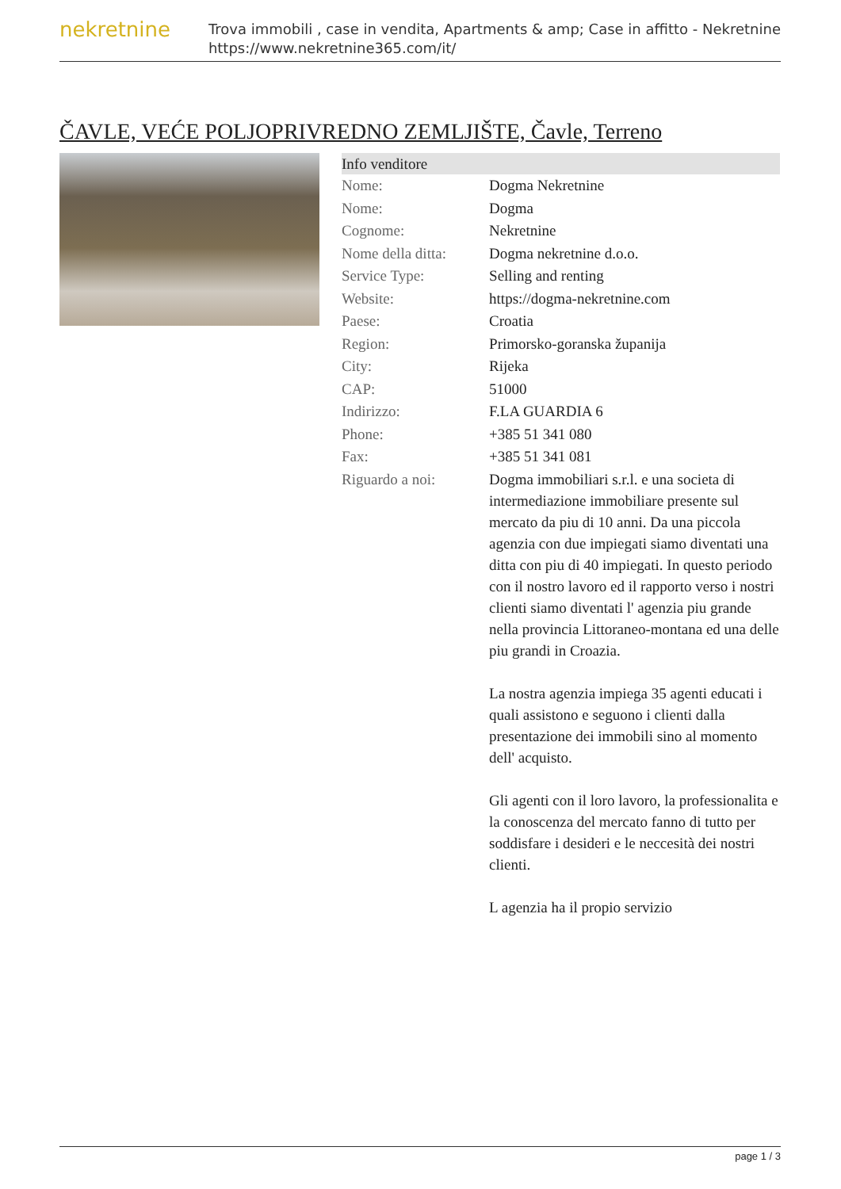nekretnine
Trova immobili , case in vendita, Apartments & amp; Case in affitto - Nekretnine
https://www.nekretnine365.com/it/
ČAVLE, VEĆE POLJOPRIVREDNO ZEMLJIŠTE, Čavle, Terreno
| Info venditore | |
| --- | --- |
| Nome: | Dogma Nekretnine |
| Nome: | Dogma |
| Cognome: | Nekretnine |
| Nome della ditta: | Dogma nekretnine d.o.o. |
| Service Type: | Selling and renting |
| Website: | https://dogma-nekretnine.com |
| Paese: | Croatia |
| Region: | Primorsko-goranska županija |
| City: | Rijeka |
| CAP: | 51000 |
| Indirizzo: | F.LA GUARDIA 6 |
| Phone: | +385 51 341 080 |
| Fax: | +385 51 341 081 |
| Riguardo a noi: | Dogma immobiliari s.r.l. e una societa di intermediazione immobiliare presente sul mercato da piu di 10 anni. Da una piccola agenzia con due impiegati siamo diventati una ditta con piu di 40 impiegati. In questo periodo con il nostro lavoro ed il rapporto verso i nostri clienti siamo diventati l' agenzia piu grande nella provincia Littoraneo-montana ed una delle piu grandi in Croazia. La nostra agenzia impiega 35 agenti educati i quali assistono e seguono i clienti dalla presentazione dei immobili sino al momento dell' acquisto. Gli agenti con il loro lavoro, la professionalita e la conoscenza del mercato fanno di tutto per soddisfare i desideri e le neccesità dei nostri clienti. L agenzia ha il propio servizio |
page 1 / 3